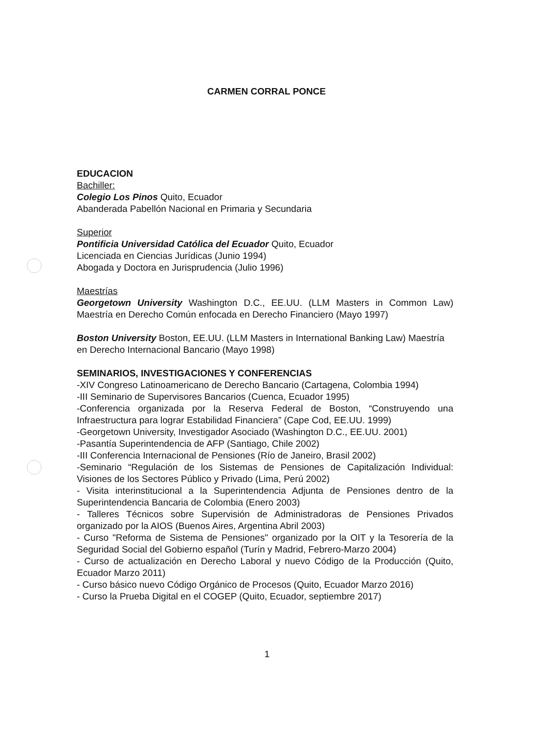CARMEN CORRAL PONCE
EDUCACION
Bachiller:
Colegio Los Pinos Quito, Ecuador
Abanderada Pabellón Nacional en Primaria y Secundaria
Superior
Pontificia Universidad Católica del Ecuador Quito, Ecuador
Licenciada en Ciencias Jurídicas (Junio 1994)
Abogada y Doctora en Jurisprudencia (Julio 1996)
Maestrías
Georgetown University Washington D.C., EE.UU. (LLM Masters in Common Law) Maestría en Derecho Común enfocada en Derecho Financiero (Mayo 1997)
Boston University Boston, EE.UU. (LLM Masters in International Banking Law) Maestría en Derecho Internacional Bancario (Mayo 1998)
SEMINARIOS, INVESTIGACIONES Y CONFERENCIAS
-XIV Congreso Latinoamericano de Derecho Bancario (Cartagena, Colombia 1994)
-III Seminario de Supervisores Bancarios (Cuenca, Ecuador 1995)
-Conferencia organizada por la Reserva Federal de Boston, “Construyendo una Infraestructura para lograr Estabilidad Financiera” (Cape Cod, EE.UU. 1999)
-Georgetown University, Investigador Asociado (Washington D.C., EE.UU. 2001)
-Pasantía Superintendencia de AFP (Santiago, Chile 2002)
-III Conferencia Internacional de Pensiones (Río de Janeiro, Brasil 2002)
-Seminario “Regulación de los Sistemas de Pensiones de Capitalización Individual: Visiones de los Sectores Público y Privado (Lima, Perú 2002)
- Visita interinstitucional a la Superintendencia Adjunta de Pensiones dentro de la Superintendencia Bancaria de Colombia (Enero 2003)
- Talleres Técnicos sobre Supervisión de Administradoras de Pensiones Privados organizado por la AIOS (Buenos Aires, Argentina Abril 2003)
- Curso "Reforma de Sistema de Pensiones" organizado por la OIT y la Tesorería de la Seguridad Social del Gobierno español (Turín y Madrid, Febrero-Marzo 2004)
- Curso de actualización en Derecho Laboral y nuevo Código de la Producción (Quito, Ecuador Marzo 2011)
- Curso básico nuevo Código Orgánico de Procesos (Quito, Ecuador Marzo 2016)
- Curso la Prueba Digital en el COGEP (Quito, Ecuador, septiembre 2017)
1